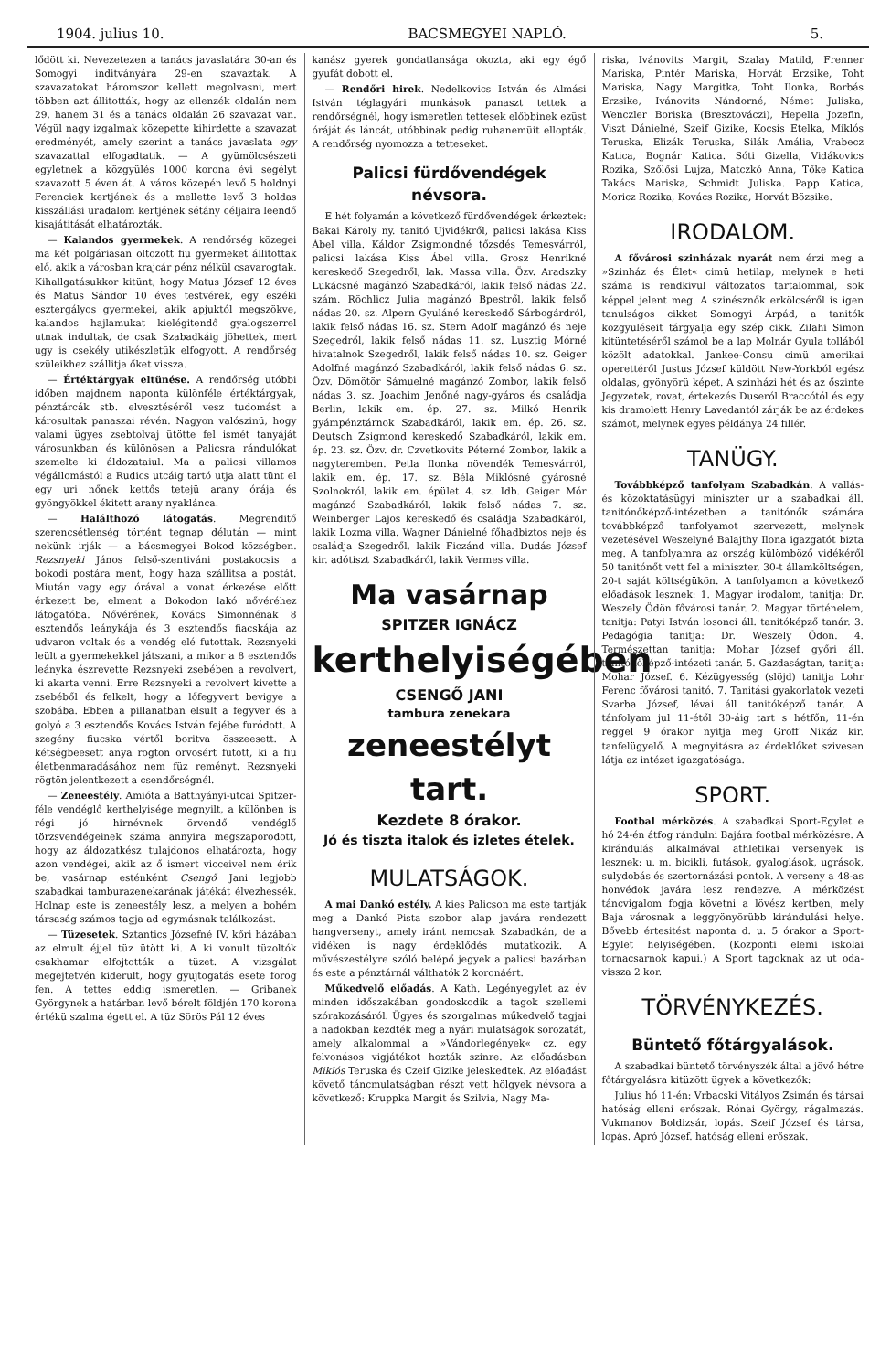1904. julius 10. BACSMEGYEI NAPLÓ. 5.
lődött ki. Nevezetezen a tanács javaslatára 30-an és Somogyi inditványára 29-en szavaztak. A szavazatokat háromszor kellett megolvasni, mert többen azt állitották, hogy az ellenzék oldalán nem 29, hanem 31 és a tanács oldalán 26 szavazat van. Végül nagy izgalmak közepette kihirdette a szavazat eredményét, amely szerint a tanács javaslata egy szavazattal elfogadtatik. — A gyümölcsészeti egyletnek a közgyülés 1000 korona évi segélyt szavazott 5 éven át. A város közepén levő 5 holdnyi Ferenciek kertjének és a mellette levő 3 holdas kisszállási uradalom kertjének sétány céljaira leendő kisajátitását elhatározták.
— Kalandos gyermekek. A rendőrség közegei ma két polgáriasan öltözött fiu gyermeket állitottak elő, akik a városban krajcár pénz nélkül csavarogtak. Kihallgatásukkor kitünt, hogy Matus József 12 éves és Matus Sándor 10 éves testvérek, egy eszéki esztergályos gyermekei, akik apjuktól megszökve, kalandos hajlamukat kielégitendő gyalogszerrel utnak indultak, de csak Szabadkáig jöhettek, mert ugy is csekély utikészletük elfogyott. A rendőrség szüleikhez szállitja őket vissza.
— Értéktárgyak eltünése. A rendőrség utóbbi időben majdnem naponta különféle értéktárgyak, pénztárcák stb. elvesztéséről vesz tudomást a károsultak panaszai révén. Nagyon valószinü, hogy valami ügyes zsebtolvaj ütötte fel ismét tanyáját városunkban és különösen a Palicsra rándulókat szemelte ki áldozataiul. Ma a palicsi villamos végállomástól a Rudics utcáig tartó utja alatt tünt el egy uri nőnek kettős tetejü arany órája és gyöngyökkel ékitett arany nyaklánca.
— Halálthozó látogatás. Megrenditő szerencsétlenség történt tegnap délután — mint nekünk irják — a bácsmegyei Bokod községben. Rezsnyeki János felső-szentiváni postakocsis a bokodi postára ment, hogy haza szállitsa a postát. Miután vagy egy órával a vonat érkezése előtt érkezett be, elment a Bokodon lakó nővéréhez látogatóba. Nővérének, Kovács Simonnénak 8 esztendős leánykája és 3 esztendős fiacskája az udvaron voltak és a vendég elé futottak. Rezsnyeki leült a gyermekekkel játszani, a mikor a 8 esztendős leányka észrevette Rezsnyeki zsebében a revolvert, ki akarta venni. Erre Rezsnyeki a revolvert kivette a zsebéből és felkelt, hogy a lőfegyvert bevigye a szobába. Ebben a pillanatban elsült a fegyver és a golyó a 3 esztendős Kovács István fejébe furódott. A szegény fiucska vértől boritva összeesett. A kétségbeesett anya rögtön orvosért futott, ki a fiu életbenmaradásához nem füz reményt. Rezsnyeki rögtön jelentkezett a csendőrségnél.
— Zeneestély. Amióta a Batthyányi-utcai Spitzer-féle vendéglő kerthelyisége megnyilt, a különben is régi jó hirnévnek örvendő vendéglő törzsvendégeinek száma annyira megszaporodott, hogy az áldozatkész tulajdonos elhatározta, hogy azon vendégei, akik az ő ismert vicceivel nem érik be, vasárnap esténként Csengő Jani legjobb szabadkai tamburazenekarának játékát élvezhessék. Holnap este is zeneestély lesz, a melyen a bohém társaság számos tagja ad egymásnak találkozást.
— Tüzesetek. Sztantics Józsefné IV. kőri házában az elmult éjjel tüz ütött ki. A ki vonult tüzoltók csakhamar elfojtották a tüzet. A vizsgálat megejtetvén kiderült, hogy gyujtogatás esete forog fen. A tettes eddig ismeretlen. — Gribanek Györgynek a határban levő bérelt földjén 170 korona értékü szalma égett el. A tüz Sörös Pál 12 éves
kanász gyerek gondatlansága okozta, aki egy égő gyufát dobott el.
— Rendőri hirek. Nedelkovics István és Almási István téglagyári munkások panaszt tettek a rendőrségnél, hogy ismeretlen tettesek előbbinek ezüst óráját és láncát, utóbbinak pedig ruhanemüit ellopták. A rendőrség nyomozza a tetteseket.
Palicsi fürdővendégek névsora.
E hét folyamán a következő fürdővendégek érkeztek: Bakai Károly ny. tanitó Ujvidékről, palicsi lakása Kiss Ábel villa. Káldor Zsigmondné tőzsdés Temesvárról, palicsi lakása Kiss Ábel villa. Grosz Henrikné kereskedő Szegedről, lak. Massa villa. Özv. Aradszky Lukácsné magánzó Szabadkáról, lakik felső nádas 22. szám. Röchlicz Julia magánzó Bpestről, lakik felső nádas 20. sz. Alpern Gyuláné kereskedő Sárbogárdról, lakik felső nádas 16. sz. Stern Adolf magánzó és neje Szegedről, lakik felső nádas 11. sz. Lusztig Mórné hivatalnok Szegedről, lakik felső nádas 10. sz. Geiger Adolfné magánzó Szabadkáról, lakik felső nádas 6. sz. Özv. Dömötör Sámuelné magánzó Zombor, lakik felső nádas 3. sz. Joachim Jenőné nagy-gyáros és családja Berlin, lakik em. ép. 27. sz. Milkó Henrik gyámpénztárnok Szabadkáról, lakik em. ép. 26. sz. Deutsch Zsigmond kereskedő Szabadkáról, lakik em. ép. 23. sz. Özv. dr. Czvetkovits Péterné Zombor, lakik a nagyteremben. Petla Ilonka növendék Temesvárról, lakik em. ép. 17. sz. Béla Miklósné gyárosné Szolnokról, lakik em. épület 4. sz. Idb. Geiger Mór magánzó Szabadkáról, lakik felső nádas 7. sz. Weinberger Lajos kereskedő és családja Szabadkáról, lakik Lozma villa. Wagner Dánielné főhadbiztos neje és családja Szegedről, lakik Ficzánd villa. Dudás József kir. adótiszt Szabadkáról, lakik Vermes villa.
Ma vasárnap
SPITZER IGNÁCZ
kerthelyiségében
CSENGŐ JANI
tambura zenekara
zeneestélyt tart.
Kezdete 8 órakor.
Jó és tiszta italok és izletes ételek.
MULATSÁGOK.
A mai Dankó estély. A kies Palicson ma este tartják meg a Dankó Pista szobor alap javára rendezett hangversenyt, amely iránt nemcsak Szabadkán, de a vidéken is nagy érdeklődés mutatkozik. A művészestélyre szóló belépő jegyek a palicsi bazárban és este a pénztárnál válthatók 2 koronáért.
Műkedvelő előadás. A Kath. Legényegylet az év minden időszakában gondoskodik a tagok szellemi szórakozásáról. Ügyes és szorgalmas műkedvelő tagjai a nadokban kezdték meg a nyári mulatságok sorozatát, amely alkalommal a »Vándorlegények« cz. egy felvonásos vigjátékot hozták szinre. Az előadásban Miklós Teruska és Czeif Gizike jeleskedtek. Az előadást követő táncmulatságban részt vett hölgyek névsora a következő: Kruppka Margit és Szilvia, Nagy Ma-
riska, Ivánovits Margit, Szalay Matild, Frenner Mariska, Pintér Mariska, Horvát Erzsike, Toht Mariska, Nagy Margitka, Toht Ilonka, Borbás Erzsike, Ivánovits Nándorné, Német Juliska, Wenczler Boriska (Bresztováczi), Hepella Jozefin, Viszt Dánielné, Szeif Gizike, Kocsis Etelka, Miklós Teruska, Elizák Teruska, Silák Amália, Vrabecz Katica, Bognár Katica. Sóti Gizella, Vidákovics Rozika, Szőlősi Lujza, Matczkó Anna, Tőke Katica Takács Mariska, Schmidt Juliska. Papp Katica, Moricz Rozika, Kovács Rozika, Horvát Bözsike.
IRODALOM.
A fővárosi szinházak nyarát nem érzi meg a »Szinház és Élet« cimü hetilap, melynek e heti száma is rendkivül változatos tartalommal, sok képpel jelent meg. A szinésznők erkölcséről is igen tanulságos cikket Somogyi Árpád, a tanitók közgyüléseit tárgyalja egy szép cikk. Zilahi Simon kitüntetéséről számol be a lap Molnár Gyula tollából közölt adatokkal. Jankee-Consu cimü amerikai operettéről Justus József küldött New-Yorkból egész oldalas, gyönyörü képet. A szinházi hét és az őszinte Jegyzetek, rovat, értekezés Duseról Braccótól és egy kis dramolett Henry Lavedantól zárják be az érdekes számot, melynek egyes példánya 24 fillér.
TANÜGY.
Továbbképző tanfolyam Szabadkán. A vallás- és közoktatásügyi miniszter ur a szabadkai áll. tanitónőképző-intézetben a tanitónők számára továbbképző tanfolyamot szervezett, melynek vezetésével Weszelyné Balajthy Ilona igazgatót bizta meg. A tanfolyamra az ország külömböző vidékéről 50 tanitónőt vett fel a miniszter, 30-t államköltségen, 20-t saját költségükön. A tanfolyamon a következő előadások lesznek: 1. Magyar irodalom, tanitja: Dr. Weszely Ödön fővárosi tanár. 2. Magyar történelem, tanitja: Patyi István losonci áll. tanitóképző tanár. 3. Pedagógia tanitja: Dr. Weszely Ödön. 4. Természettan tanitja: Mohar József győri áll. tanitónőképző-intézeti tanár. 5. Gazdaságtan, tanitja: Mohar József. 6. Kézügyesség (slöjd) tanitja Lohr Ferenc fővárosi tanitó. 7. Tanitási gyakorlatok vezeti Svarba József, lévai áll tanitóképző tanár. A tánfolyam jul 11-étől 30-áig tart s hétfőn, 11-én reggel 9 órakor nyitja meg Gröff Nikáz kir. tanfelügyelő. A megnyitásra az érdeklőket szivesen látja az intézet igazgatósága.
SPORT.
Footbal mérközés. A szabadkai Sport-Egylet e hó 24-én átfog rándulni Bajára footbal mérközésre. A kirándulás alkalmával athletikai versenyek is lesznek: u. m. bicikli, futások, gyaloglások, ugrások, sulydobás és szertornázási pontok. A verseny a 48-as honvédok javára lesz rendezve. A mérközést táncvigalom fogja követni a lövész kertben, mely Baja városnak a leggyönyörübb kirándulási helye. Bővebb értesitést naponta d. u. 5 órakor a Sport-Egylet helyiségében. (Központi elemi iskolai tornacsarnok kapui.) A Sport tagoknak az ut oda-vissza 2 kor.
TÖRVÉNYKEZÉS.
Büntető főtárgyalások.
A szabadkai büntető törvényszék által a jövő hétre főtárgyalásra kitüzött ügyek a következők:
Julius hó 11-én: Vrbacski Vitályos Zsimán és társai hatóság elleni erőszak. Rónai György, rágalmazás. Vukmanov Boldizsár, lopás. Szeif József és társa, lopás. Apró József. hatóság elleni erőszak.